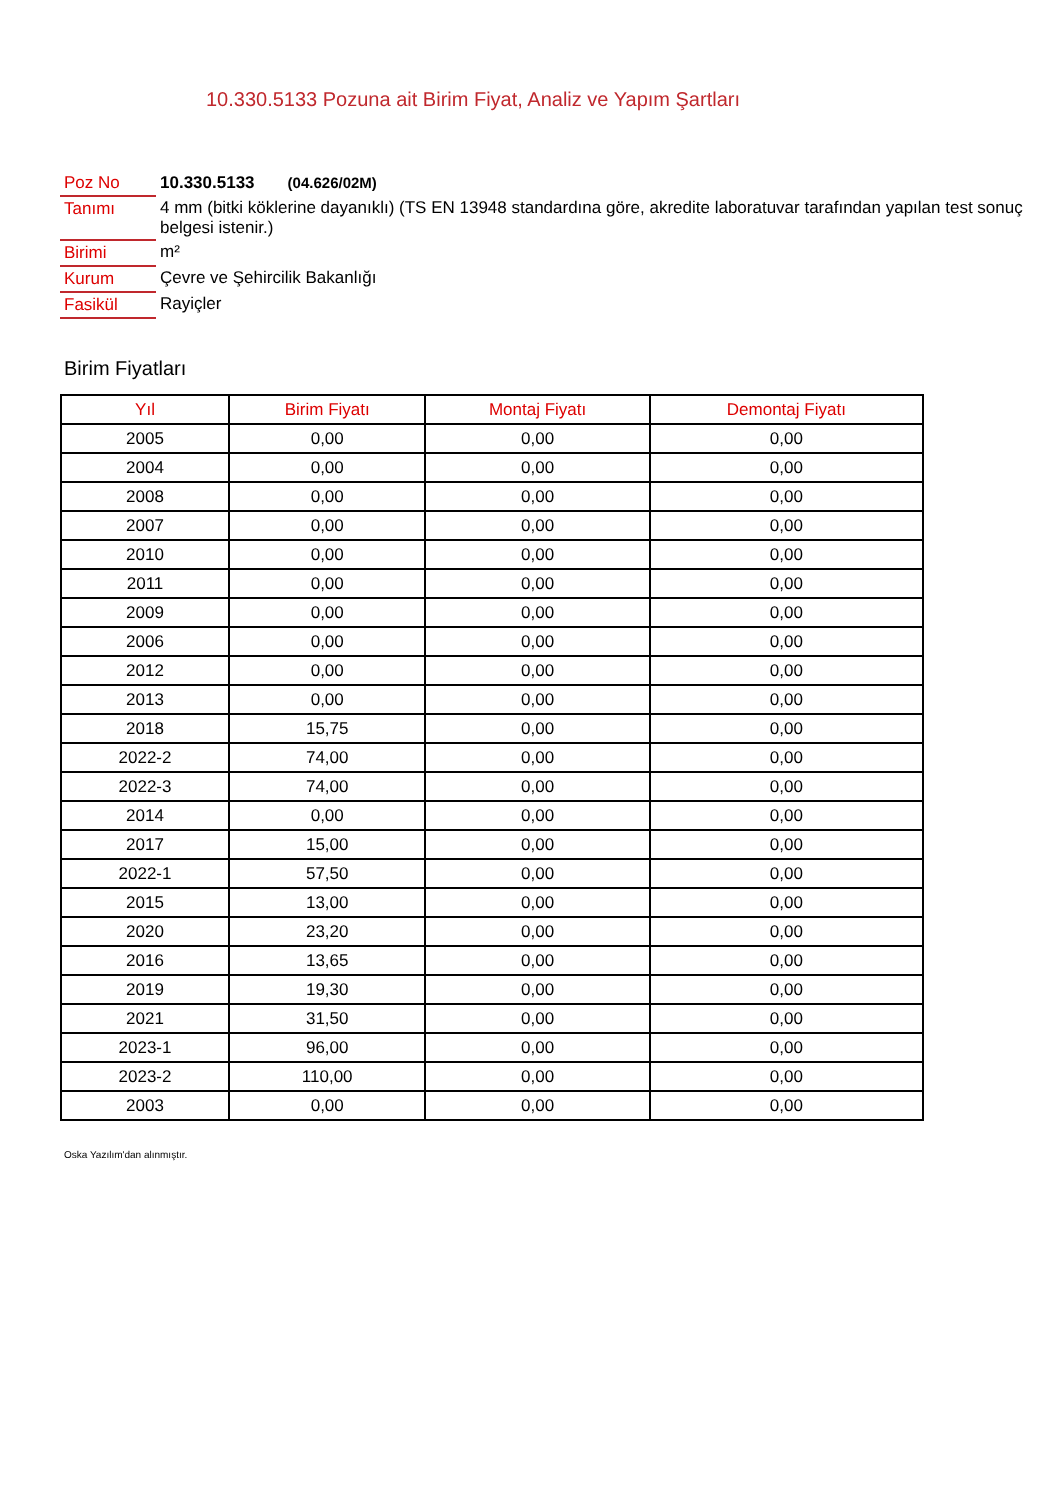10.330.5133 Pozuna ait Birim Fiyat, Analiz ve Yapım Şartları
| Poz No | 10.330.5133 (04.626/02M) |
| Tanımı | 4 mm (bitki köklerine dayanıklı) (TS EN 13948 standardına göre, akredite laboratuvar tarafından yapılan test sonuç belgesi istenir.) |
| Birimi | m² |
| Kurum | Çevre ve Şehircilik Bakanlığı |
| Fasikül | Rayiçler |
Birim Fiyatları
| Yıl | Birim Fiyatı | Montaj Fiyatı | Demontaj Fiyatı |
| --- | --- | --- | --- |
| 2005 | 0,00 | 0,00 | 0,00 |
| 2004 | 0,00 | 0,00 | 0,00 |
| 2008 | 0,00 | 0,00 | 0,00 |
| 2007 | 0,00 | 0,00 | 0,00 |
| 2010 | 0,00 | 0,00 | 0,00 |
| 2011 | 0,00 | 0,00 | 0,00 |
| 2009 | 0,00 | 0,00 | 0,00 |
| 2006 | 0,00 | 0,00 | 0,00 |
| 2012 | 0,00 | 0,00 | 0,00 |
| 2013 | 0,00 | 0,00 | 0,00 |
| 2018 | 15,75 | 0,00 | 0,00 |
| 2022-2 | 74,00 | 0,00 | 0,00 |
| 2022-3 | 74,00 | 0,00 | 0,00 |
| 2014 | 0,00 | 0,00 | 0,00 |
| 2017 | 15,00 | 0,00 | 0,00 |
| 2022-1 | 57,50 | 0,00 | 0,00 |
| 2015 | 13,00 | 0,00 | 0,00 |
| 2020 | 23,20 | 0,00 | 0,00 |
| 2016 | 13,65 | 0,00 | 0,00 |
| 2019 | 19,30 | 0,00 | 0,00 |
| 2021 | 31,50 | 0,00 | 0,00 |
| 2023-1 | 96,00 | 0,00 | 0,00 |
| 2023-2 | 110,00 | 0,00 | 0,00 |
| 2003 | 0,00 | 0,00 | 0,00 |
Oska Yazılım'dan alınmıştır.